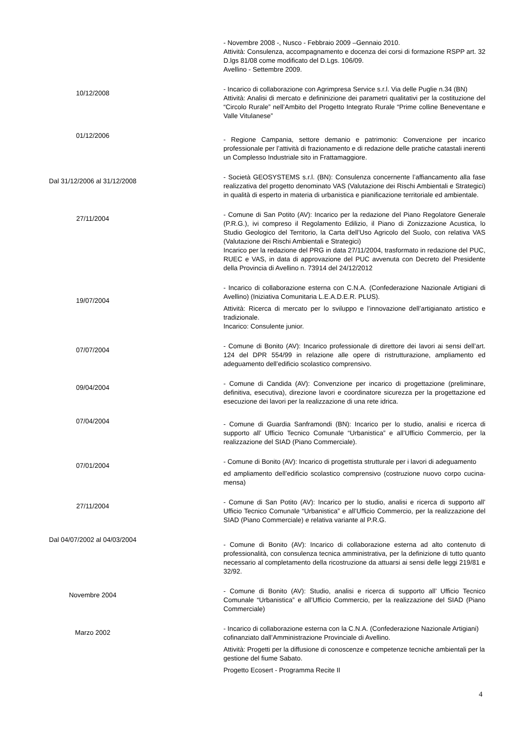- Novembre 2008 -, Nusco - Febbraio 2009 –Gennaio 2010.
Attività: Consulenza, accompagnamento e docenza dei corsi di formazione RSPP art. 32 D.lgs 81/08 come modificato del D.Lgs. 106/09.
Avellino - Settembre 2009.
10/12/2008
- Incarico di collaborazione con Agrimpresa Service s.r.l. Via delle Puglie n.34 (BN)
Attività: Analisi di mercato e defininizione dei parametri qualitativi per la costituzione del “Circolo Rurale” nell’Ambito del Progetto Integrato Rurale “Prime colline Beneventane e Valle Vitulanese”
01/12/2006
- Regione Campania, settore demanio e patrimonio: Convenzione per incarico professionale per l’attività di frazionamento e di redazione delle pratiche catastali inerenti un Complesso Industriale sito in Frattamaggiore.
Dal 31/12/2006 al 31/12/2008
- Società GEOSYSTEMS s.r.l. (BN): Consulenza concernente l’affiancamento alla fase realizzativa del progetto denominato VAS (Valutazione dei Rischi Ambientali e Strategici) in qualità di esperto in materia di urbanistica e pianificazione territoriale ed ambientale.
27/11/2004
- Comune di San Potito (AV): Incarico per la redazione del Piano Regolatore Generale (P.R.G.), ivi compreso il Regolamento Edilizio, il Piano di Zonizzazione Acustica, lo Studio Geologico del Territorio, la Carta dell’Uso Agricolo del Suolo, con relativa VAS (Valutazione dei Rischi Ambientali e Strategici)
Incarico per la redazione del PRG in data 27/11/2004, trasformato in redazione del PUC, RUEC e VAS, in data di approvazione del PUC avvenuta con Decreto del Presidente della Provincia di Avellino n. 73914 del 24/12/2012
19/07/2004
- Incarico di collaborazione esterna con C.N.A. (Confederazione Nazionale Artigiani di Avellino) (Iniziativa Comunitaria L.E.A.D.E.R. PLUS).
Attività: Ricerca di mercato per lo sviluppo e l’innovazione dell’artigianato artistico e tradizionale.
Incarico: Consulente junior.
07/07/2004
- Comune di Bonito (AV): Incarico professionale di direttore dei lavori ai sensi dell’art. 124 del DPR 554/99 in relazione alle opere di ristrutturazione, ampliamento ed adeguamento dell’edificio scolastico comprensivo.
09/04/2004
- Comune di Candida (AV): Convenzione per incarico di progettazione (preliminare, definitiva, esecutiva), direzione lavori e coordinatore sicurezza per la progettazione ed esecuzione dei lavori per la realizzazione di una rete idrica.
07/04/2004
- Comune di Guardia Sanframondi (BN): Incarico per lo studio, analisi e ricerca di supporto all’ Ufficio Tecnico Comunale “Urbanistica” e all’Ufficio Commercio, per la realizzazione del SIAD (Piano Commerciale).
07/01/2004
- Comune di Bonito (AV): Incarico di progettista strutturale per i lavori di adeguamento
ed ampliamento dell’edificio scolastico comprensivo (costruzione nuovo corpo cucina-mensa)
27/11/2004
- Comune di San Potito (AV): Incarico per lo studio, analisi e ricerca di supporto all’ Ufficio Tecnico Comunale “Urbanistica” e all’Ufficio Commercio, per la realizzazione del SIAD (Piano Commerciale) e relativa variante al P.R.G.
Dal 04/07/2002 al 04/03/2004
- Comune di Bonito (AV): Incarico di collaborazione esterna ad alto contenuto di professionalità, con consulenza tecnica amministrativa, per la definizione di tutto quanto necessario al completamento della ricostruzione da attuarsi ai sensi delle leggi 219/81 e 32/92.
Novembre 2004
- Comune di Bonito (AV): Studio, analisi e ricerca di supporto all’ Ufficio Tecnico Comunale “Urbanistica” e all’Ufficio Commercio, per la realizzazione del SIAD (Piano Commerciale)
Marzo 2002
- Incarico di collaborazione esterna con la C.N.A. (Confederazione Nazionale Artigiani) cofinanziato dall’Amministrazione Provinciale di Avellino.
Attività: Progetti per la diffusione di conoscenze e competenze tecniche ambientali per la gestione del fiume Sabato.
Progetto Ecosert - Programma Recite II
4